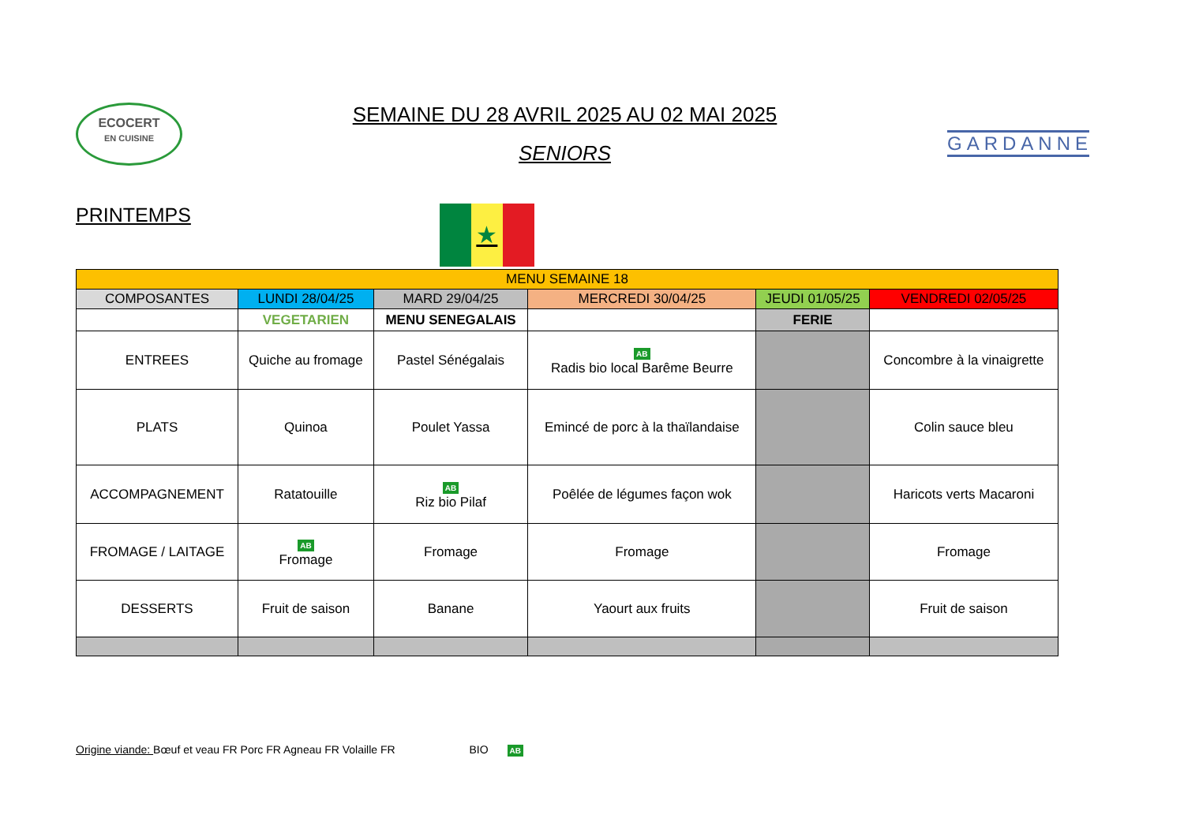ECOCERT
EN CUISINE
SEMAINE DU 28 AVRIL 2025 AU 02 MAI 2025
SENIORS
GARDANNE
PRINTEMPS
★
| MENU SEMAINE 18 | | | | | |
| --- | --- | --- | --- | --- | --- |
| COMPOSANTES | LUNDI 28/04/25 | MARD 29/04/25 | MERCREDI 30/04/25 | JEUDI 01/05/25 | VENDREDI 02/05/25 |
| | VEGETARIEN | MENU SENEGALAIS | | FERIE | |
| ENTREES | Quiche au fromage | Pastel Sénégalais | AB Radis bio local Barême Beurre | | Concombre à la vinaigrette |
| PLATS | Quinoa | Poulet Yassa | Emincé de porc à la thaïlandaise | | Colin sauce bleu |
| ACCOMPAGNEMENT | Ratatouille | AB Riz bio Pilaf | Poêlée de légumes façon wok | | Haricots verts Macaroni |
| FROMAGE / LAITAGE | AB Fromage | Fromage | Fromage | | Fromage |
| DESSERTS | Fruit de saison | Banane | Yaourt aux fruits | | Fruit de saison |
Origine viande: Bœuf et veau FR Porc FR Agneau FR Volaille FR BIO AB